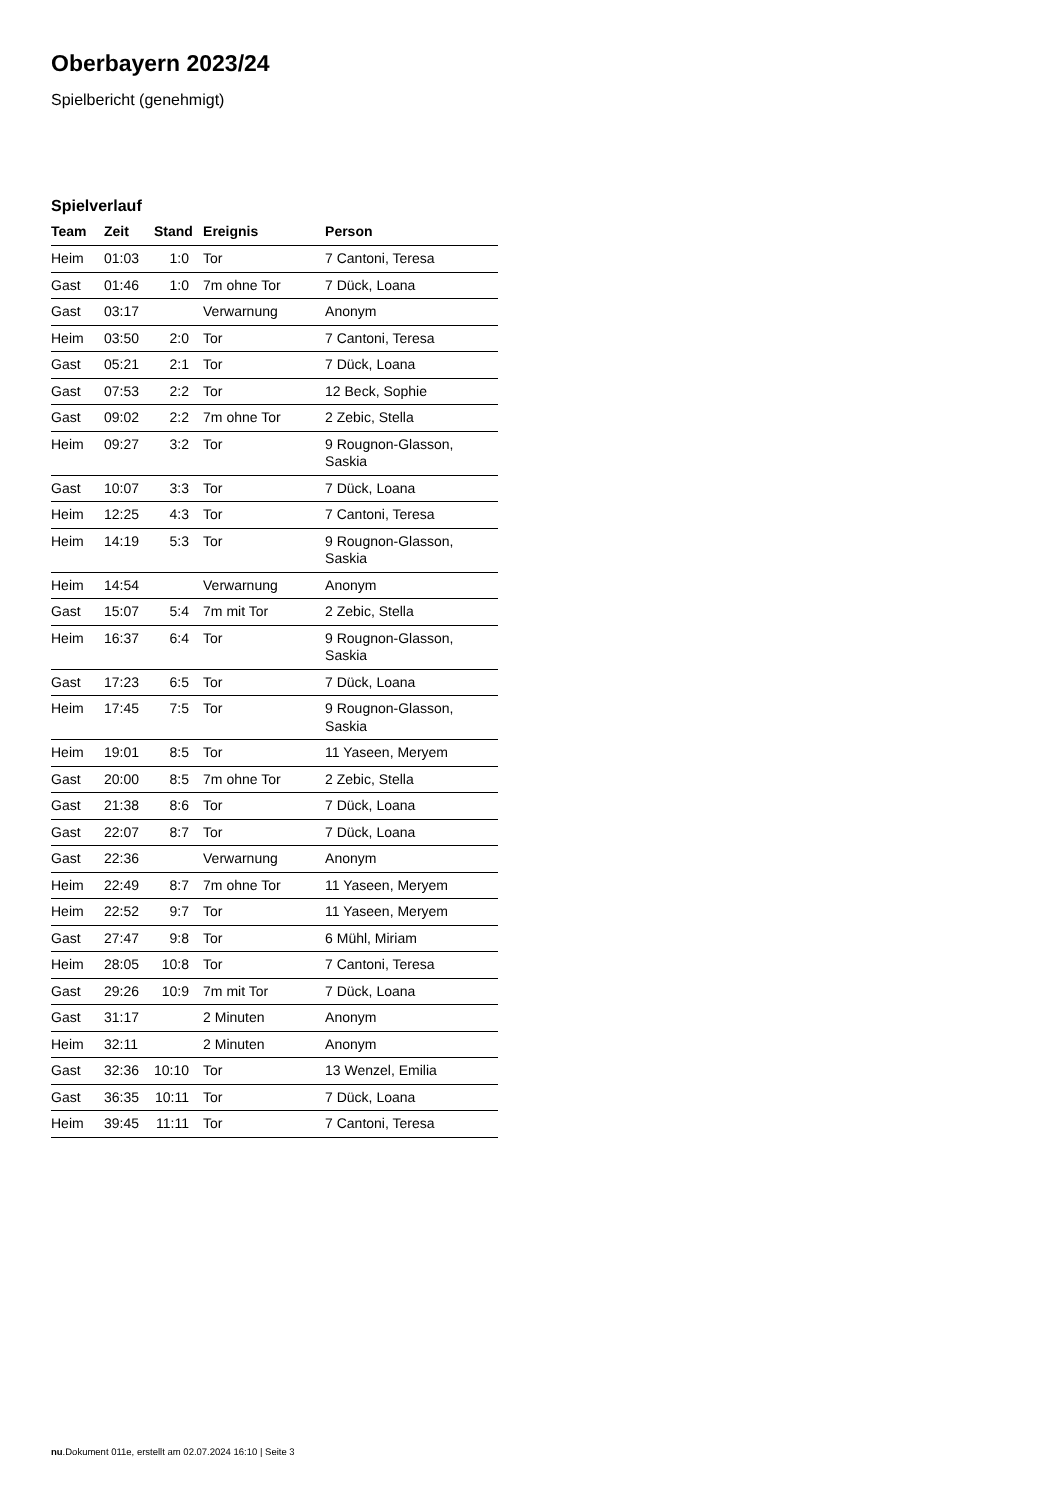Oberbayern 2023/24
Spielbericht (genehmigt)
Spielverlauf
| Team | Zeit | Stand | Ereignis | Person |
| --- | --- | --- | --- | --- |
| Heim | 01:03 | 1:0 | Tor | 7 Cantoni, Teresa |
| Gast | 01:46 | 1:0 | 7m ohne Tor | 7 Dück, Loana |
| Gast | 03:17 | | Verwarnung | Anonym |
| Heim | 03:50 | 2:0 | Tor | 7 Cantoni, Teresa |
| Gast | 05:21 | 2:1 | Tor | 7 Dück, Loana |
| Gast | 07:53 | 2:2 | Tor | 12 Beck, Sophie |
| Gast | 09:02 | 2:2 | 7m ohne Tor | 2 Zebic, Stella |
| Heim | 09:27 | 3:2 | Tor | 9 Rougnon-Glasson, Saskia |
| Gast | 10:07 | 3:3 | Tor | 7 Dück, Loana |
| Heim | 12:25 | 4:3 | Tor | 7 Cantoni, Teresa |
| Heim | 14:19 | 5:3 | Tor | 9 Rougnon-Glasson, Saskia |
| Heim | 14:54 | | Verwarnung | Anonym |
| Gast | 15:07 | 5:4 | 7m mit Tor | 2 Zebic, Stella |
| Heim | 16:37 | 6:4 | Tor | 9 Rougnon-Glasson, Saskia |
| Gast | 17:23 | 6:5 | Tor | 7 Dück, Loana |
| Heim | 17:45 | 7:5 | Tor | 9 Rougnon-Glasson, Saskia |
| Heim | 19:01 | 8:5 | Tor | 11 Yaseen, Meryem |
| Gast | 20:00 | 8:5 | 7m ohne Tor | 2 Zebic, Stella |
| Gast | 21:38 | 8:6 | Tor | 7 Dück, Loana |
| Gast | 22:07 | 8:7 | Tor | 7 Dück, Loana |
| Gast | 22:36 | | Verwarnung | Anonym |
| Heim | 22:49 | 8:7 | 7m ohne Tor | 11 Yaseen, Meryem |
| Heim | 22:52 | 9:7 | Tor | 11 Yaseen, Meryem |
| Gast | 27:47 | 9:8 | Tor | 6 Mühl, Miriam |
| Heim | 28:05 | 10:8 | Tor | 7 Cantoni, Teresa |
| Gast | 29:26 | 10:9 | 7m mit Tor | 7 Dück, Loana |
| Gast | 31:17 | | 2 Minuten | Anonym |
| Heim | 32:11 | | 2 Minuten | Anonym |
| Gast | 32:36 | 10:10 | Tor | 13 Wenzel, Emilia |
| Gast | 36:35 | 10:11 | Tor | 7 Dück, Loana |
| Heim | 39:45 | 11:11 | Tor | 7 Cantoni, Teresa |
nu.Dokument 011e, erstellt am 02.07.2024 16:10 | Seite 3